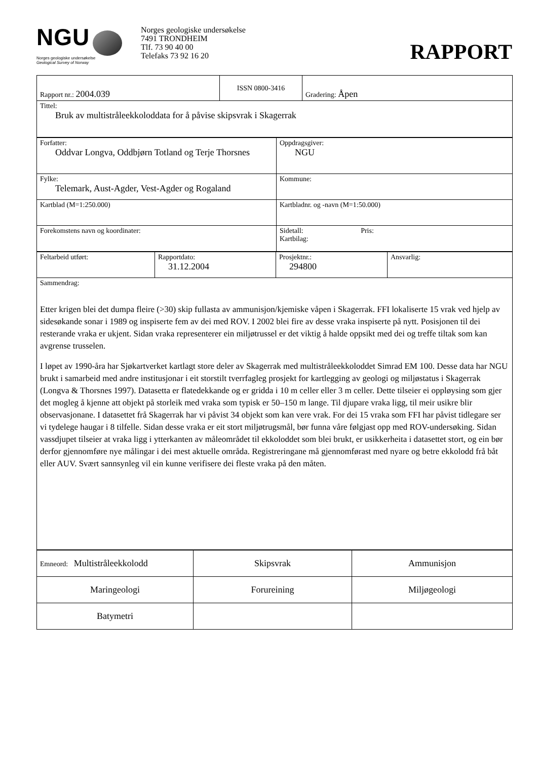NGU
Norges geologiske undersøkelse
Geological Survey of Norway
Norges geologiske undersøkelse
7491 TRONDHEIM
Tlf. 73 90 40 00
Telefaks 73 92 16 20
RAPPORT
| Rapport nr.: 2004.039 | ISSN 0800-3416 | Gradering: Åpen |
| Tittel: Bruk av multistråleekkoloddata for å påvise skipsvrak i Skagerrak | | |
| Forfatter: Oddvar Longva, Oddbjørn Totland og Terje Thorsnes | Oppdragsgiver: NGU |
| Fylke: Telemark, Aust-Agder, Vest-Agder og Rogaland | Kommune: |
| Kartblad (M=1:250.000) | Kartbladnr. og -navn (M=1:50.000) |
| Forekomstens navn og koordinater: | Sidetall: Pris: Kartbilag: |
| Feltarbeid utført: | Rapportdato: 31.12.2004 | Prosjektnr.: 294800 | Ansvarlig: |
| Sammendrag: Etter krigen blei det dumpa fleire (>30) skip fullasta av ammunisjon/kjemiske våpen i Skagerrak. FFI lokaliserte 15 vrak ved hjelp av sidesøkande sonar i 1989 og inspiserte fem av dei med ROV. I 2002 blei fire av desse vraka inspiserte på nytt. Posisjonen til dei resterande vraka er ukjent. Sidan vraka representerer ein miljøtrussel er det viktig å halde oppsikt med dei og treffe tiltak som kan avgrense trusselen. I løpet av 1990-åra har Sjøkartverket kartlagt store deler av Skagerrak med multistråleekkoloddet Simrad EM 100. Desse data har NGU brukt i samarbeid med andre institusjonar i eit storstilt tverrfagleg prosjekt for kartlegging av geologi og miljøstatus i Skagerrak (Longva & Thorsnes 1997). Datasetta er flatedekkande og er gridda i 10 m celler eller 3 m celler. Dette tilseier ei oppløysing som gjer det mogleg å kjenne att objekt på storleik med vraka som typisk er 50–150 m lange. Til djupare vraka ligg, til meir usikre blir observasjonane. I datasettet frå Skagerrak har vi påvist 34 objekt som kan vere vrak. For dei 15 vraka som FFI har påvist tidlegare ser vi tydelege haugar i 8 tilfelle. Sidan desse vraka er eit stort miljøtrugsmål, bør funna våre følgjast opp med ROV-undersøking. Sidan vassdjupet tilseier at vraka ligg i ytterkanten av måleområdet til ekkoloddet som blei brukt, er usikkerheita i datasettet stort, og ein bør derfor gjennomføre nye målingar i dei mest aktuelle områda. Registreringane må gjennomførast med nyare og betre ekkolodd frå båt eller AUV. Svært sannsynleg vil ein kunne verifisere dei fleste vraka på den måten. | | | |
| Emneord: Multistråleekkolodd | Skipsvrak | Ammunisjon |
| Maringeologi | Forureining | Miljøgeologi |
| Batymetri | | |